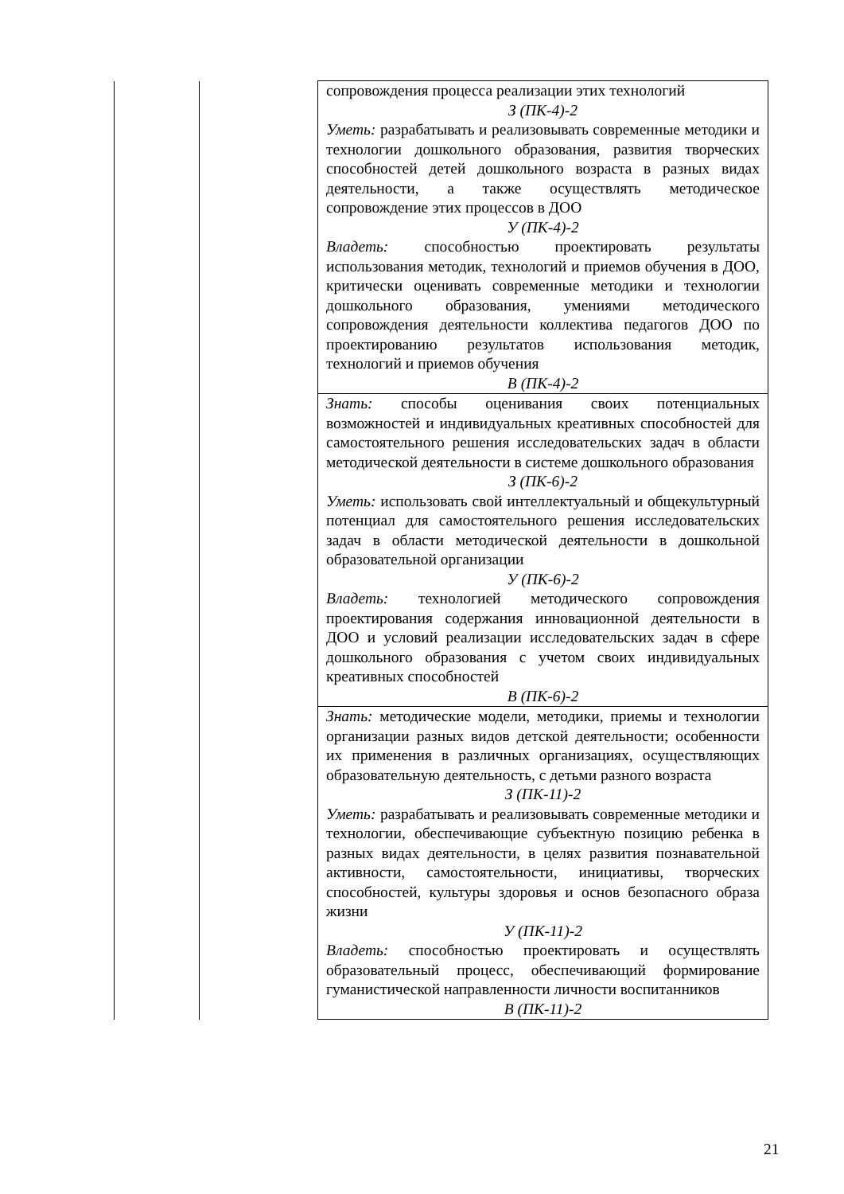| | | сопровождения процесса реализации этих технологий З (ПК-4)-2 Уметь: разрабатывать и реализовывать современные методики и технологии дошкольного образования, развития творческих способностей детей дошкольного возраста в разных видах деятельности, а также осуществлять методическое сопровождение этих процессов в ДОО У (ПК-4)-2 Владеть: способностью проектировать результаты использования методик, технологий и приемов обучения в ДОО, критически оценивать современные методики и технологии дошкольного образования, умениями методического сопровождения деятельности коллектива педагогов ДОО по проектированию результатов использования методик, технологий и приемов обучения В (ПК-4)-2 |
| | | Знать: способы оценивания своих потенциальных возможностей и индивидуальных креативных способностей для самостоятельного решения исследовательских задач в области методической деятельности в системе дошкольного образования З (ПК-6)-2 Уметь: использовать свой интеллектуальный и общекультурный потенциал для самостоятельного решения исследовательских задач в области методической деятельности в дошкольной образовательной организации У (ПК-6)-2 Владеть: технологией методического сопровождения проектирования содержания инновационной деятельности в ДОО и условий реализации исследовательских задач в сфере дошкольного образования с учетом своих индивидуальных креативных способностей В (ПК-6)-2 |
| | | Знать: методические модели, методики, приемы и технологии организации разных видов детской деятельности; особенности их применения в различных организациях, осуществляющих образовательную деятельность, с детьми разного возраста З (ПК-11)-2 Уметь: разрабатывать и реализовывать современные методики и технологии, обеспечивающие субъектную позицию ребенка в разных видах деятельности, в целях развития познавательной активности, самостоятельности, инициативы, творческих способностей, культуры здоровья и основ безопасного образа жизни У (ПК-11)-2 Владеть: способностью проектировать и осуществлять образовательный процесс, обеспечивающий формирование гуманистической направленности личности воспитанников В (ПК-11)-2 |
21